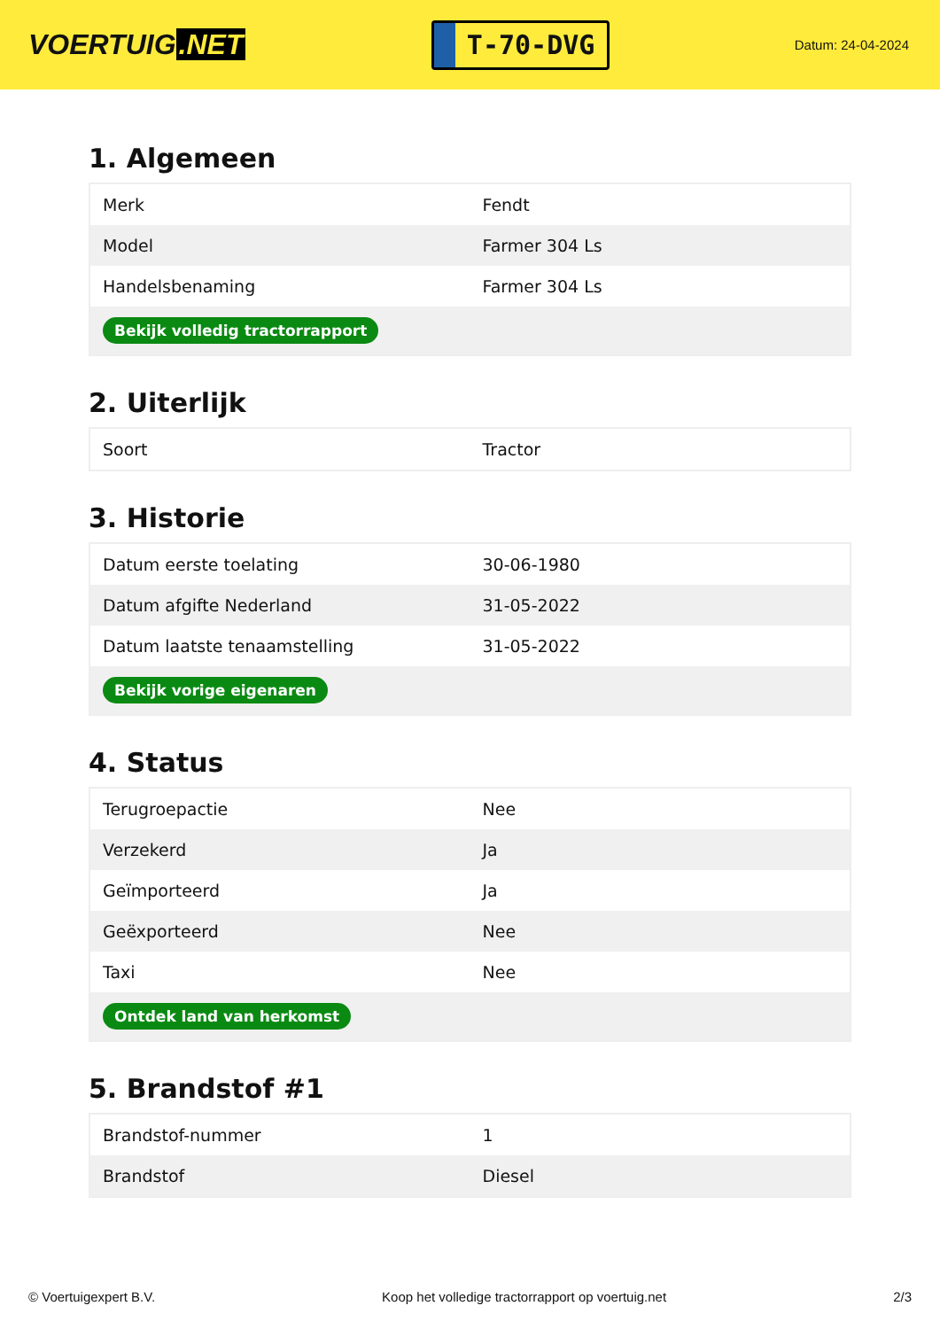VOERTUIG.NET
T-70-DVG
Datum: 24-04-2024
1. Algemeen
| Merk | Fendt |
| Model | Farmer 304 Ls |
| Handelsbenaming | Farmer 304 Ls |
| Bekijk volledig tractorrapport | |
2. Uiterlijk
| Soort | Tractor |
3. Historie
| Datum eerste toelating | 30-06-1980 |
| Datum afgifte Nederland | 31-05-2022 |
| Datum laatste tenaamstelling | 31-05-2022 |
| Bekijk vorige eigenaren | |
4. Status
| Terugroepactie | Nee |
| Verzekerd | Ja |
| Geïmporteerd | Ja |
| Geëxporteerd | Nee |
| Taxi | Nee |
| Ontdek land van herkomst | |
5. Brandstof #1
| Brandstof-nummer | 1 |
| Brandstof | Diesel |
© Voertuigexpert B.V. Koop het volledige tractorrapport op voertuig.net 2/3